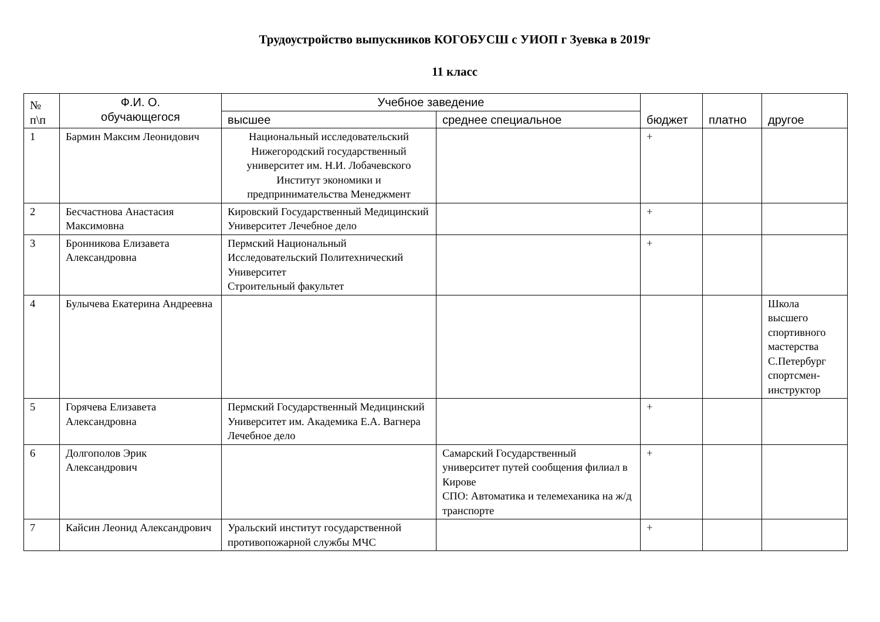Трудоустройство выпускников КОГОБУСШ с УИОП г Зуевка в 2019г
11 класс
| № п\п | Ф.И. О. обучающегося | Учебное заведение | | бюджет | платно | другое |
| --- | --- | --- | --- | --- | --- | --- |
| | | высшее | среднее специальное | | | |
| 1 | Бармин Максим Леонидович | Национальный исследовательский Нижегородский государственный университет им. Н.И. Лобачевского Институт экономики и предпринимательства Менеджмент | | + | | |
| 2 | Бесчастнова Анастасия Максимовна | Кировский Государственный Медицинский Университет Лечебное дело | | + | | |
| 3 | Бронникова Елизавета Александровна | Пермский Национальный Исследовательский Политехнический Университет Строительный факультет | | + | | |
| 4 | Булычева Екатерина Андреевна | | | | | Школа высшего спортивного мастерства С.Петербург спортсмен-инструктор |
| 5 | Горячева Елизавета Александровна | Пермский Государственный Медицинский Университет им. Академика Е.А. Вагнера Лечебное дело | | + | | |
| 6 | Долгополов Эрик Александрович | | Самарский Государственный университет путей сообщения филиал в Кирове СПО: Автоматика и телемеханика на ж/д транспорте | + | | |
| 7 | Кайсин Леонид Александрович | Уральский институт государственной противопожарной службы МЧС | | + | | |